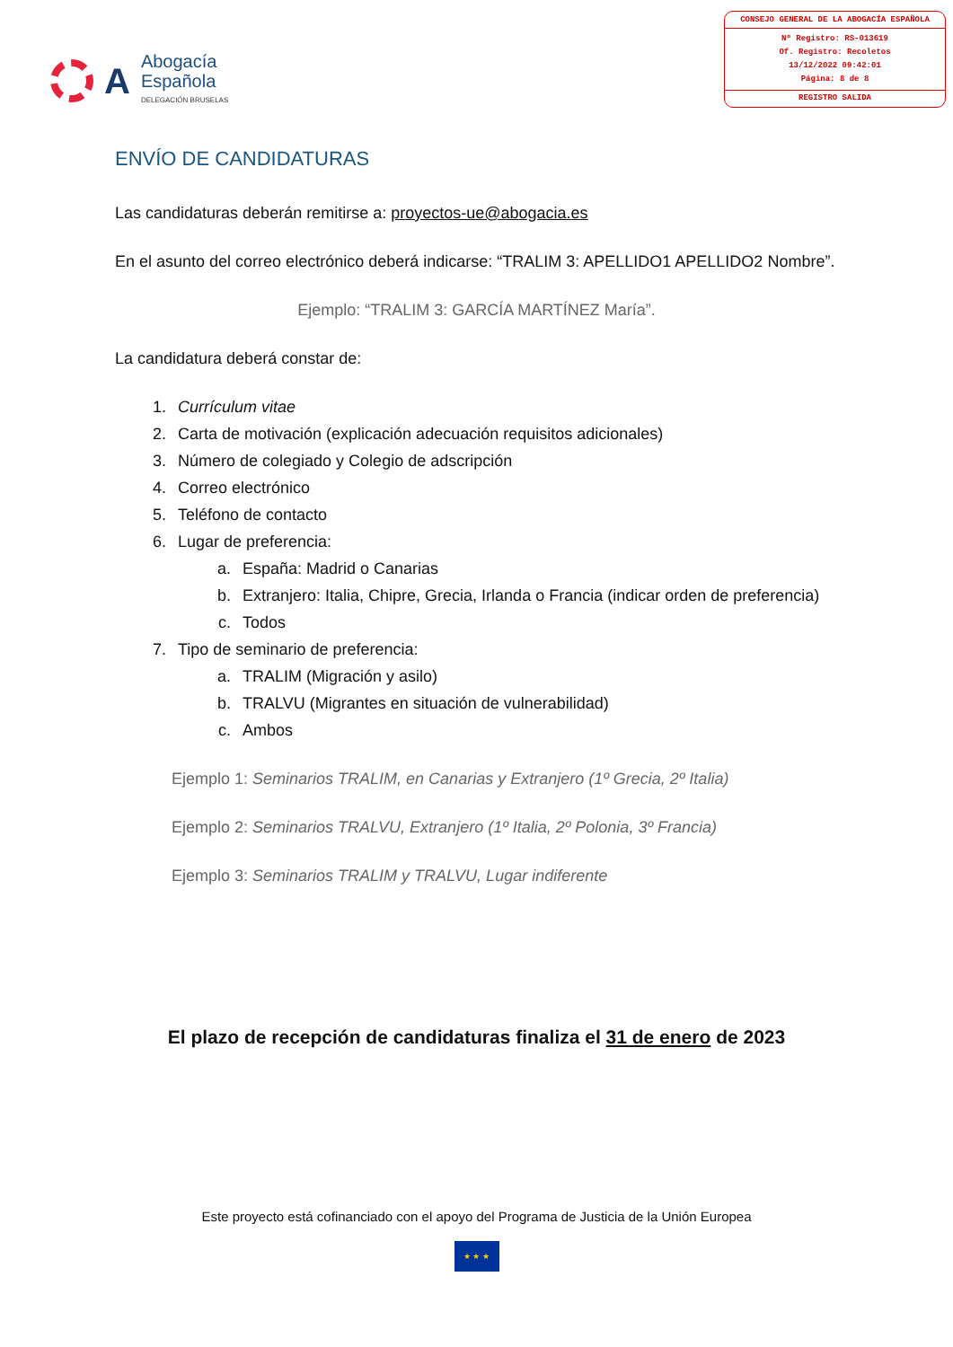A
Abogacía
Española
DELEGACIÓN BRUSELAS
CONSEJO GENERAL DE LA ABOGACÍA ESPAÑOLA
Nº Registro: RS-013619
Of. Registro: Recoletos
13/12/2022 09:42:01
Página: 8 de 8
REGISTRO SALIDA
ENVÍO DE CANDIDATURAS
Las candidaturas deberán remitirse a: proyectos-ue@abogacia.es
En el asunto del correo electrónico deberá indicarse: “TRALIM 3: APELLIDO1 APELLIDO2 Nombre”.
Ejemplo: “TRALIM 3: GARCÍA MARTÍNEZ María”.
La candidatura deberá constar de:
1. Currículum vitae
2. Carta de motivación (explicación adecuación requisitos adicionales)
3. Número de colegiado y Colegio de adscripción
4. Correo electrónico
5. Teléfono de contacto
6. Lugar de preferencia:
a. España: Madrid o Canarias
b. Extranjero: Italia, Chipre, Grecia, Irlanda o Francia (indicar orden de preferencia)
c. Todos
7. Tipo de seminario de preferencia:
a. TRALIM (Migración y asilo)
b. TRALVU (Migrantes en situación de vulnerabilidad)
c. Ambos
Ejemplo 1: Seminarios TRALIM, en Canarias y Extranjero (1º Grecia, 2º Italia)
Ejemplo 2: Seminarios TRALVU, Extranjero (1º Italia, 2º Polonia, 3º Francia)
Ejemplo 3: Seminarios TRALIM y TRALVU, Lugar indiferente
El plazo de recepción de candidaturas finaliza el 31 de enero de 2023
Este proyecto está cofinanciado con el apoyo del Programa de Justicia de la Unión Europea
★ ★ ★